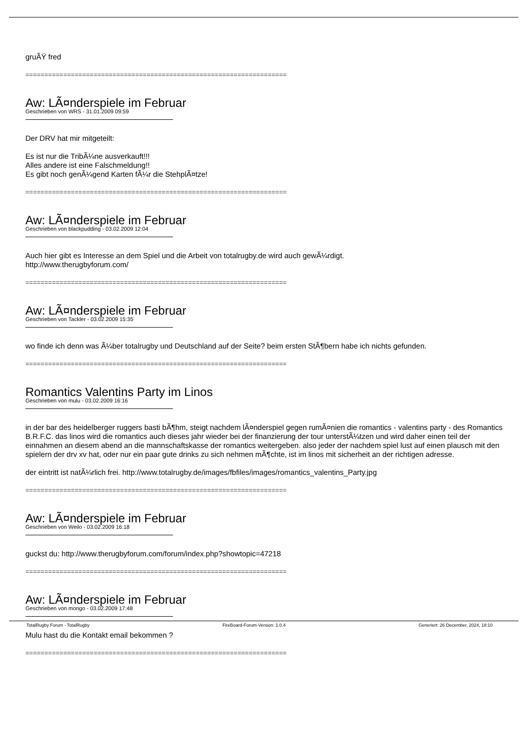gruÃŸ fred
=====================================================================
Aw: LÃ¤nderspiele im Februar
Geschrieben von WRS - 31.01.2009 09:59
Der DRV hat mir mitgeteilt:
Es ist nur die TribÃ¼ne ausverkauft!!!
Alles andere ist eine Falschmeldung!!
Es gibt noch genÃ¼gend Karten fÃ¼r die StehplÃ¤tze!
=====================================================================
Aw: LÃ¤nderspiele im Februar
Geschrieben von blackpudding - 03.02.2009 12:04
Auch hier gibt es Interesse an dem Spiel und die Arbeit von totalrugby.de wird auch gewÃ¼rdigt.
http://www.therugbyforum.com/
=====================================================================
Aw: LÃ¤nderspiele im Februar
Geschrieben von Tackler - 03.02.2009 15:35
wo finde ich denn was Ã¼ber totalrugby und Deutschland auf der Seite? beim ersten StÃ¶bern habe ich nichts gefunden.
=====================================================================
Romantics Valentins Party im Linos
Geschrieben von mulu - 03.02.2009 16:16
in der bar des heidelberger ruggers basti bÃ¶hm, steigt nachdem lÃ¤nderspiel gegen rumÃ¤nien die romantics - valentins party - des Romantics B.R.F.C. das linos wird die romantics auch dieses jahr wieder bei der finanzierung der tour unterstÃ¼tzen und wird daher einen teil der einnahmen an diesem abend an die mannschaftskasse der romantics weitergeben. also jeder der nachdem spiel lust auf einen plausch mit den spielern der drv xv hat, oder nur ein paar gute drinks zu sich nehmen mÃ¶chte, ist im linos mit sicherheit an der richtigen adresse.
der eintritt ist natÃ¼rlich frei. http://www.totalrugby.de/images/fbfiles/images/romantics_valentins_Party.jpg
=====================================================================
Aw: LÃ¤nderspiele im Februar
Geschrieben von Weilo - 03.02.2009 16:18
guckst du: http://www.therugbyforum.com/forum/index.php?showtopic=47218
=====================================================================
Aw: LÃ¤nderspiele im Februar
Geschrieben von mongo - 03.02.2009 17:48
Mulu hast du die Kontakt email bekommen ?
=====================================================================
TotalRugby Forum - TotalRugby FireBoard-Forum-Version: 1.0.4 Generiert: 26 December, 2024, 18:10